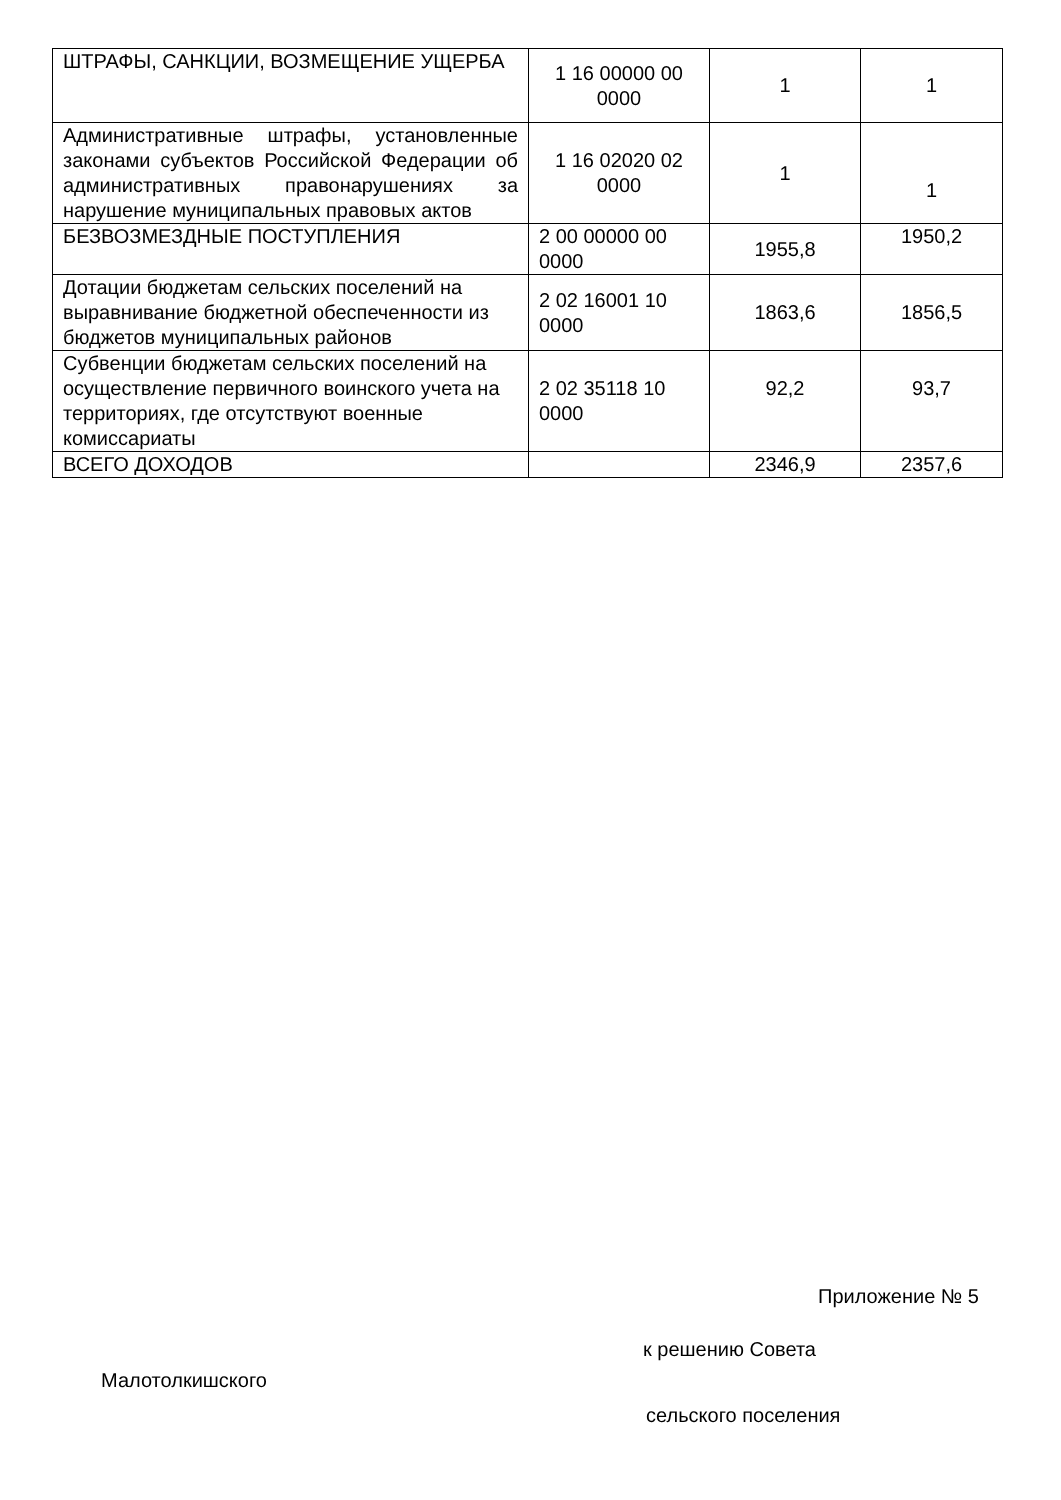| ШТРАФЫ, САНКЦИИ, ВОЗМЕЩЕНИЕ УЩЕРБА | 1 16 00000 00 0000 | 1 | 1 |
| Административные штрафы, установленные законами субъектов Российской Федерации об административных правонарушениях за нарушение муниципальных правовых актов | 1 16 02020 02 0000 | 1 | 1 |
| БЕЗВОЗМЕЗДНЫЕ ПОСТУПЛЕНИЯ | 2 00 00000 00 0000 | 1955,8 | 1950,2 |
| Дотации бюджетам сельских поселений на выравнивание бюджетной обеспеченности из бюджетов муниципальных районов | 2 02 16001 10 0000 | 1863,6 | 1856,5 |
| Субвенции бюджетам сельских поселений на осуществление первичного воинского учета на территориях, где отсутствуют военные комиссариаты | 2 02 35118 10 0000 | 92,2 | 93,7 |
| ВСЕГО ДОХОДОВ | | 2346,9 | 2357,6 |
Приложение № 5
к решению Совета
Малотолкишского
сельского поселения